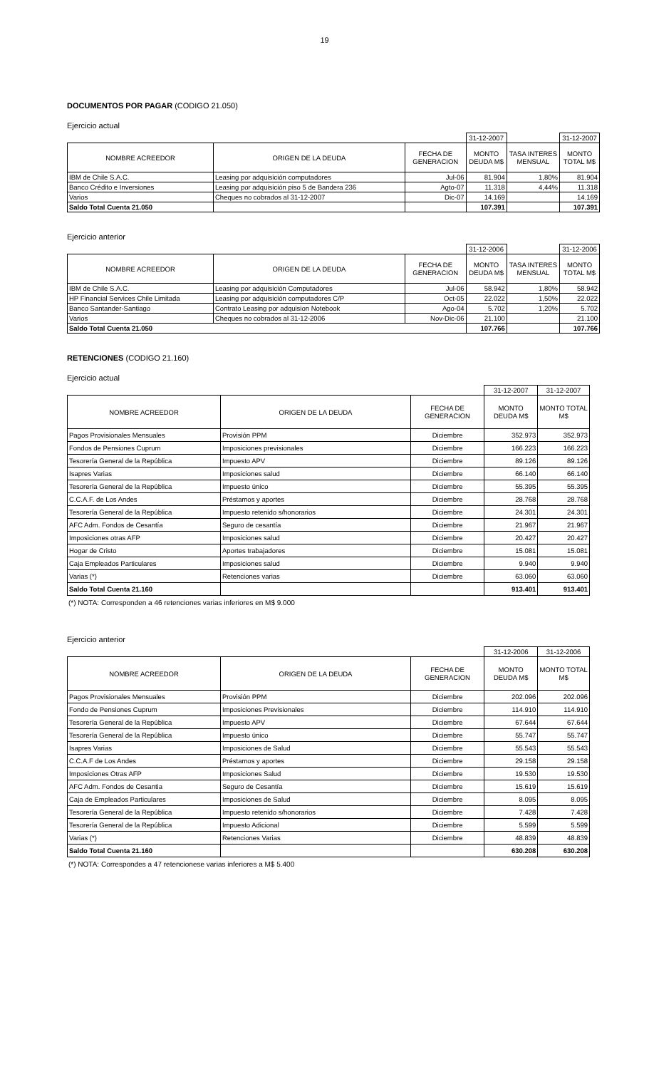19
DOCUMENTOS POR PAGAR (CODIGO 21.050)
Ejercicio actual
| | | | 31-12-2007 | | 31-12-2007 |
| --- | --- | --- | --- | --- | --- |
| NOMBRE ACREEDOR | ORIGEN DE LA DEUDA | FECHA DE GENERACION | MONTO DEUDA M$ | TASA INTERES MENSUAL | MONTO TOTAL M$ |
| IBM de Chile S.A.C. | Leasing por adquisición computadores | Jul-06 | 81.904 | 1,80% | 81.904 |
| Banco Crédito e Inversiones | Leasing por adquisición piso 5 de Bandera 236 | Agto-07 | 11.318 | 4,44% | 11.318 |
| Varios | Cheques no cobrados al 31-12-2007 | Dic-07 | 14.169 | | 14.169 |
| Saldo Total Cuenta 21.050 | | | 107.391 | | 107.391 |
Ejercicio anterior
| | | | 31-12-2006 | | 31-12-2006 |
| --- | --- | --- | --- | --- | --- |
| NOMBRE ACREEDOR | ORIGEN DE LA DEUDA | FECHA DE GENERACION | MONTO DEUDA M$ | TASA INTERES MENSUAL | MONTO TOTAL M$ |
| IBM de Chile S.A.C. | Leasing por adquisición Computadores | Jul-06 | 58.942 | 1,80% | 58.942 |
| HP Financial Services Chile Limitada | Leasing por adquisición computadores C/P | Oct-05 | 22.022 | 1,50% | 22.022 |
| Banco Santander-Santiago | Contrato Leasing por adquision Notebook | Ago-04 | 5.702 | 1,20% | 5.702 |
| Varios | Cheques no cobrados al 31-12-2006 | Nov-Dic-06 | 21.100 | | 21.100 |
| Saldo Total Cuenta 21.050 | | | 107.766 | | 107.766 |
RETENCIONES (CODIGO 21.160)
Ejercicio actual
| | | | 31-12-2007 | 31-12-2007 |
| --- | --- | --- | --- | --- |
| NOMBRE ACREEDOR | ORIGEN DE LA DEUDA | FECHA DE GENERACION | MONTO DEUDA M$ | MONTO TOTAL M$ |
| Pagos Provisionales Mensuales | Provisión PPM | Diciembre | 352.973 | 352.973 |
| Fondos de Pensiones Cuprum | Imposiciones previsionales | Diciembre | 166.223 | 166.223 |
| Tesorería General de la República | Impuesto APV | Diciembre | 89.126 | 89.126 |
| Isapres Varias | Imposiciones salud | Diciembre | 66.140 | 66.140 |
| Tesorería General de la República | Impuesto único | Diciembre | 55.395 | 55.395 |
| C.C.A.F. de Los Andes | Préstamos y aportes | Diciembre | 28.768 | 28.768 |
| Tesorería General de la República | Impuesto retenido s/honorarios | Diciembre | 24.301 | 24.301 |
| AFC Adm. Fondos de Cesantía | Seguro de cesantía | Diciembre | 21.967 | 21.967 |
| Imposiciones otras AFP | Imposiciones salud | Diciembre | 20.427 | 20.427 |
| Hogar de Cristo | Aportes trabajadores | Diciembre | 15.081 | 15.081 |
| Caja Empleados Particulares | Imposiciones salud | Diciembre | 9.940 | 9.940 |
| Varias (*) | Retenciones varias | Diciembre | 63.060 | 63.060 |
| Saldo Total Cuenta 21.160 | | | 913.401 | 913.401 |
(*) NOTA: Corresponden a 46 retenciones varias inferiores en M$ 9.000
Ejercicio anterior
| | | | 31-12-2006 | 31-12-2006 |
| --- | --- | --- | --- | --- |
| NOMBRE ACREEDOR | ORIGEN DE LA DEUDA | FECHA DE GENERACION | MONTO DEUDA M$ | MONTO TOTAL M$ |
| Pagos Provisionales Mensuales | Provisión PPM | Diciembre | 202.096 | 202.096 |
| Fondo de Pensiones Cuprum | Imposiciones Previsionales | Diciembre | 114.910 | 114.910 |
| Tesorería General de la República | Impuesto APV | Diciembre | 67.644 | 67.644 |
| Tesorería General de la República | Impuesto único | Diciembre | 55.747 | 55.747 |
| Isapres Varias | Imposiciones de Salud | Diciembre | 55.543 | 55.543 |
| C.C.A.F de Los Andes | Préstamos y aportes | Diciembre | 29.158 | 29.158 |
| Imposiciones Otras AFP | Imposiciones Salud | Diciembre | 19.530 | 19.530 |
| AFC Adm. Fondos de Cesantia | Seguro de Cesantía | Diciembre | 15.619 | 15.619 |
| Caja de Empleados Particulares | Imposiciones de Salud | Diciembre | 8.095 | 8.095 |
| Tesorería General de la República | Impuesto retenido s/honorarios | Diciembre | 7.428 | 7.428 |
| Tesorería General de la República | Impuesto Adicional | Diciembre | 5.599 | 5.599 |
| Varias (*) | Retenciones Varias | Diciembre | 48.839 | 48.839 |
| Saldo Total Cuenta 21.160 | | | 630.208 | 630.208 |
(*) NOTA: Correspondes a 47 retencionese varias inferiores a M$ 5.400